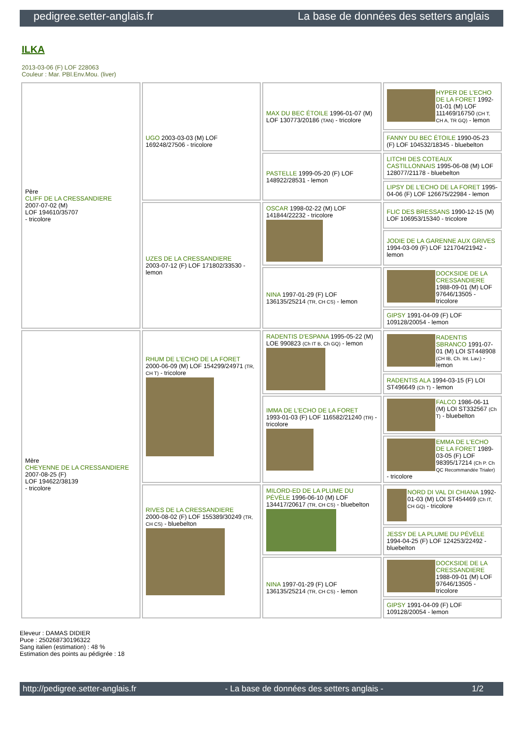pedigree.setter-anglais.fr La base de données des setters anglais
ILKA
2013-03-06 (F) LOF 228063
Couleur : Mar. PBl.Env.Mou. (liver)
| Père CLIFF DE LA CRESSANDIERE 2007-07-02 (M) LOF 194610/35707 - tricolore | UGO 2003-03-03 (M) LOF 169248/27506 - tricolore | MAX DU BEC ÉTOILE 1996-01-07 (M) LOF 130773/20186 (TAN) - tricolore | HYPER DE L'ECHO DE LA FORET 1992-01-01 (M) LOF 111469/16750 (CH T, CH A, TR GQ) - lemon |
| | | | FANNY DU BEC ÉTOILE 1990-05-23 (F) LOF 104532/18345 - bluebelton |
| | | PASTELLE 1999-05-20 (F) LOF 148922/28531 - lemon | LITCHI DES COTEAUX CASTILLONNAIS 1995-06-08 (M) LOF 128077/21178 - bluebelton |
| | | | LIPSY DE L'ECHO DE LA FORET 1995-04-06 (F) LOF 126675/22984 - lemon |
| | UZES DE LA CRESSANDIERE 2003-07-12 (F) LOF 171802/33530 - lemon | OSCAR 1998-02-22 (M) LOF 141844/22232 - tricolore | FLIC DES BRESSANS 1990-12-15 (M) LOF 106953/15340 - tricolore |
| | | | JODIE DE LA GARENNE AUX GRIVES 1994-03-09 (F) LOF 121704/21942 - lemon |
| | | NINA 1997-01-29 (F) LOF 136135/25214 (TR, CH CS) - lemon | DOCKSIDE DE LA CRESSANDIERE 1988-09-01 (M) LOF 97646/13505 - tricolore |
| | | | GIPSY 1991-04-09 (F) LOF 109128/20054 - lemon |
| Mère CHEYENNE DE LA CRESSANDIERE 2007-08-25 (F) LOF 194622/38139 - tricolore | RHUM DE L'ECHO DE LA FORET 2000-06-09 (M) LOF 154299/24971 (TR, CH T) - tricolore | RADENTIS D'ESPANA 1995-05-22 (M) LOE 990823 (Ch IT B, Ch GQ) - lemon | RADENTIS SBRANCO 1991-07-01 (M) LOI ST448908 (CH IB, Ch. Int. Lav.) - lemon |
| | | | RADENTIS ALA 1994-03-15 (F) LOI ST496649 (Ch T) - lemon |
| | | IMMA DE L'ECHO DE LA FORET 1993-01-03 (F) LOF 116582/21240 (TR) - tricolore | FALCO 1986-06-11 (M) LOI ST332567 (Ch T) - bluebelton |
| | | | EMMA DE L'ECHO DE LA FORET 1989-03-05 (F) LOF 98395/17214 (Ch P. Ch QC Recommandée Trialer) - tricolore |
| | RIVES DE LA CRESSANDIERE 2000-08-02 (F) LOF 155389/30249 (TR, CH CS) - bluebelton | MILORD-ED DE LA PLUME DU PÉVÈLE 1996-06-10 (M) LOF 134417/20617 (TR, CH CS) - bluebelton | NORD DI VAL DI CHIANA 1992-01-03 (M) LOI ST454469 (Ch IT, CH GQ) - tricolore |
| | | | JESSY DE LA PLUME DU PÉVÈLE 1994-04-25 (F) LOF 124253/22492 - bluebelton |
| | | NINA 1997-01-29 (F) LOF 136135/25214 (TR, CH CS) - lemon | DOCKSIDE DE LA CRESSANDIERE 1988-09-01 (M) LOF 97646/13505 - tricolore |
| | | | GIPSY 1991-04-09 (F) LOF 109128/20054 - lemon |
Eleveur : DAMAS DIDIER
Puce : 250268730196322
Sang italien (estimation) : 48 %
Estimation des points au pédigrée : 18
http://pedigree.setter-anglais.fr - La base de données des setters anglais - 1/2